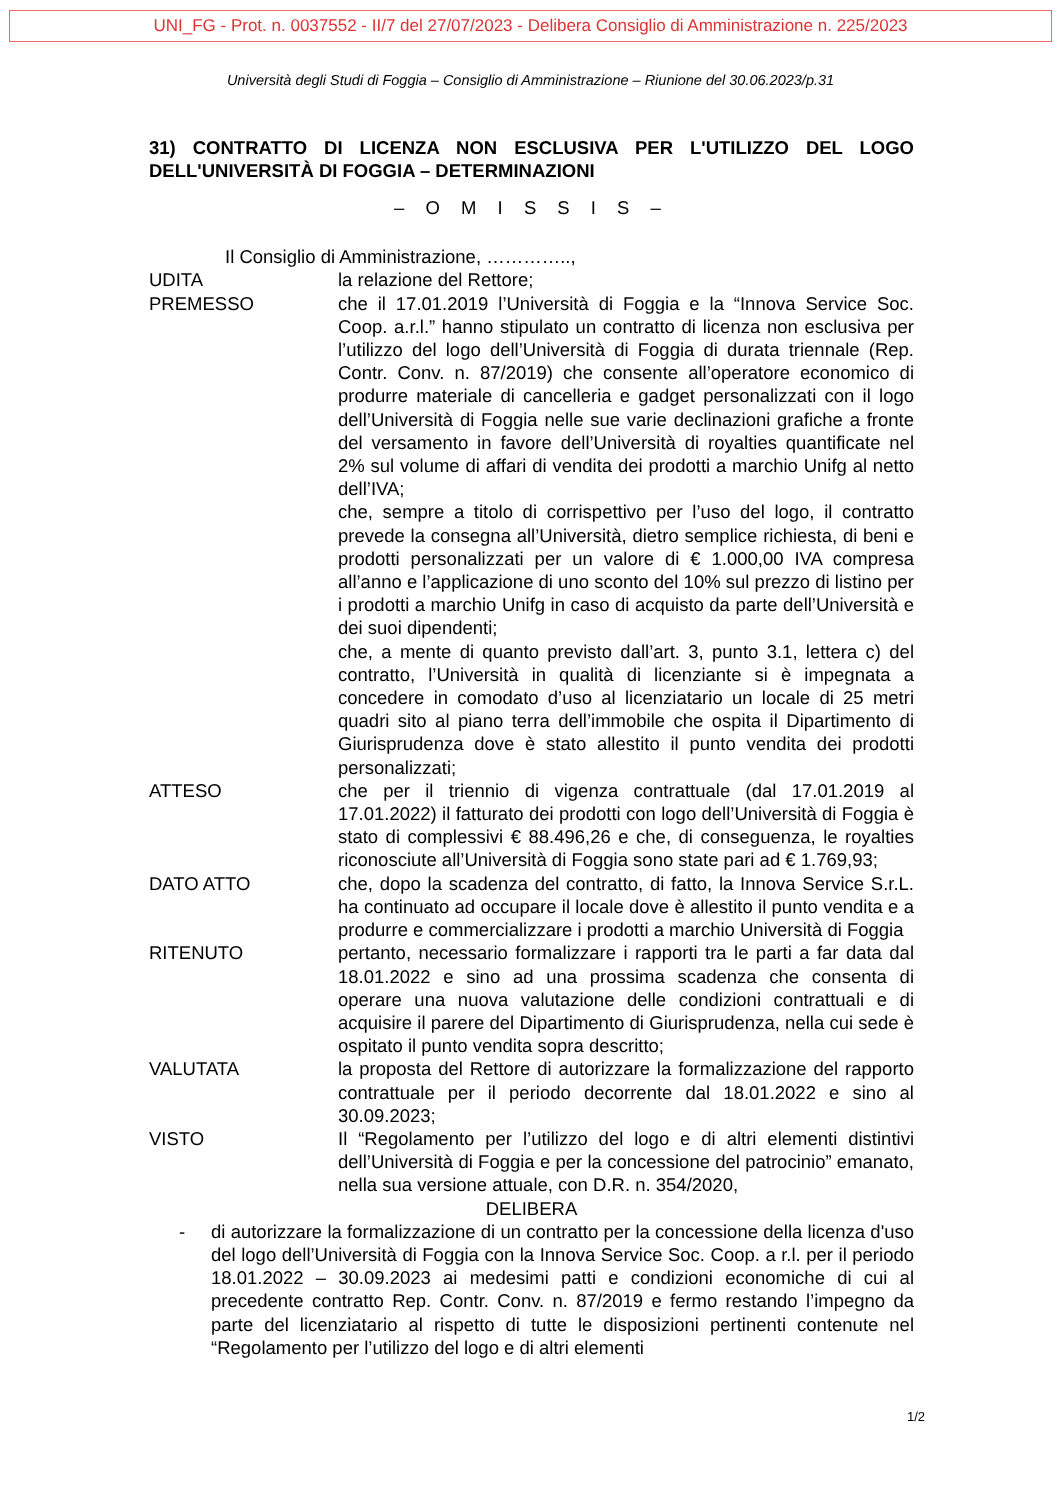UNI_FG - Prot. n. 0037552 - II/7 del 27/07/2023 - Delibera Consiglio di Amministrazione n. 225/2023
Università degli Studi di Foggia – Consiglio di Amministrazione – Riunione del 30.06.2023/p.31
31) CONTRATTO DI LICENZA NON ESCLUSIVA PER L'UTILIZZO DEL LOGO DELL'UNIVERSITÀ DI FOGGIA – DETERMINAZIONI
– O M I S S I S –
Il Consiglio di Amministrazione, …………..,
UDITA la relazione del Rettore;
PREMESSO che il 17.01.2019 l’Università di Foggia e la “Innova Service Soc. Coop. a.r.l.” hanno stipulato un contratto di licenza non esclusiva per l’utilizzo del logo dell’Università di Foggia di durata triennale (Rep. Contr. Conv. n. 87/2019) che consente all’operatore economico di produrre materiale di cancelleria e gadget personalizzati con il logo dell’Università di Foggia nelle sue varie declinazioni grafiche a fronte del versamento in favore dell’Università di royalties quantificate nel 2% sul volume di affari di vendita dei prodotti a marchio Unifg al netto dell’IVA;
che, sempre a titolo di corrispettivo per l’uso del logo, il contratto prevede la consegna all’Università, dietro semplice richiesta, di beni e prodotti personalizzati per un valore di € 1.000,00 IVA compresa all’anno e l’applicazione di uno sconto del 10% sul prezzo di listino per i prodotti a marchio Unifg in caso di acquisto da parte dell’Università e dei suoi dipendenti;
che, a mente di quanto previsto dall’art. 3, punto 3.1, lettera c) del contratto, l’Università in qualità di licenziante si è impegnata a concedere in comodato d’uso al licenziatario un locale di 25 metri quadri sito al piano terra dell’immobile che ospita il Dipartimento di Giurisprudenza dove è stato allestito il punto vendita dei prodotti personalizzati;
ATTESO che per il triennio di vigenza contrattuale (dal 17.01.2019 al 17.01.2022) il fatturato dei prodotti con logo dell’Università di Foggia è stato di complessivi € 88.496,26 e che, di conseguenza, le royalties riconosciute all’Università di Foggia sono state pari ad € 1.769,93;
DATO ATTO che, dopo la scadenza del contratto, di fatto, la Innova Service S.r.L. ha continuato ad occupare il locale dove è allestito il punto vendita e a produrre e commercializzare i prodotti a marchio Università di Foggia
RITENUTO pertanto, necessario formalizzare i rapporti tra le parti a far data dal 18.01.2022 e sino ad una prossima scadenza che consenta di operare una nuova valutazione delle condizioni contrattuali e di acquisire il parere del Dipartimento di Giurisprudenza, nella cui sede è ospitato il punto vendita sopra descritto;
VALUTATA la proposta del Rettore di autorizzare la formalizzazione del rapporto contrattuale per il periodo decorrente dal 18.01.2022 e sino al 30.09.2023;
VISTO Il “Regolamento per l’utilizzo del logo e di altri elementi distintivi dell’Università di Foggia e per la concessione del patrocinio” emanato, nella sua versione attuale, con D.R. n. 354/2020,
DELIBERA
- di autorizzare la formalizzazione di un contratto per la concessione della licenza d'uso del logo dell’Università di Foggia con la Innova Service Soc. Coop. a r.l. per il periodo 18.01.2022 – 30.09.2023 ai medesimi patti e condizioni economiche di cui al precedente contratto Rep. Contr. Conv. n. 87/2019 e fermo restando l’impegno da parte del licenziatario al rispetto di tutte le disposizioni pertinenti contenute nel “Regolamento per l’utilizzo del logo e di altri elementi
1/2